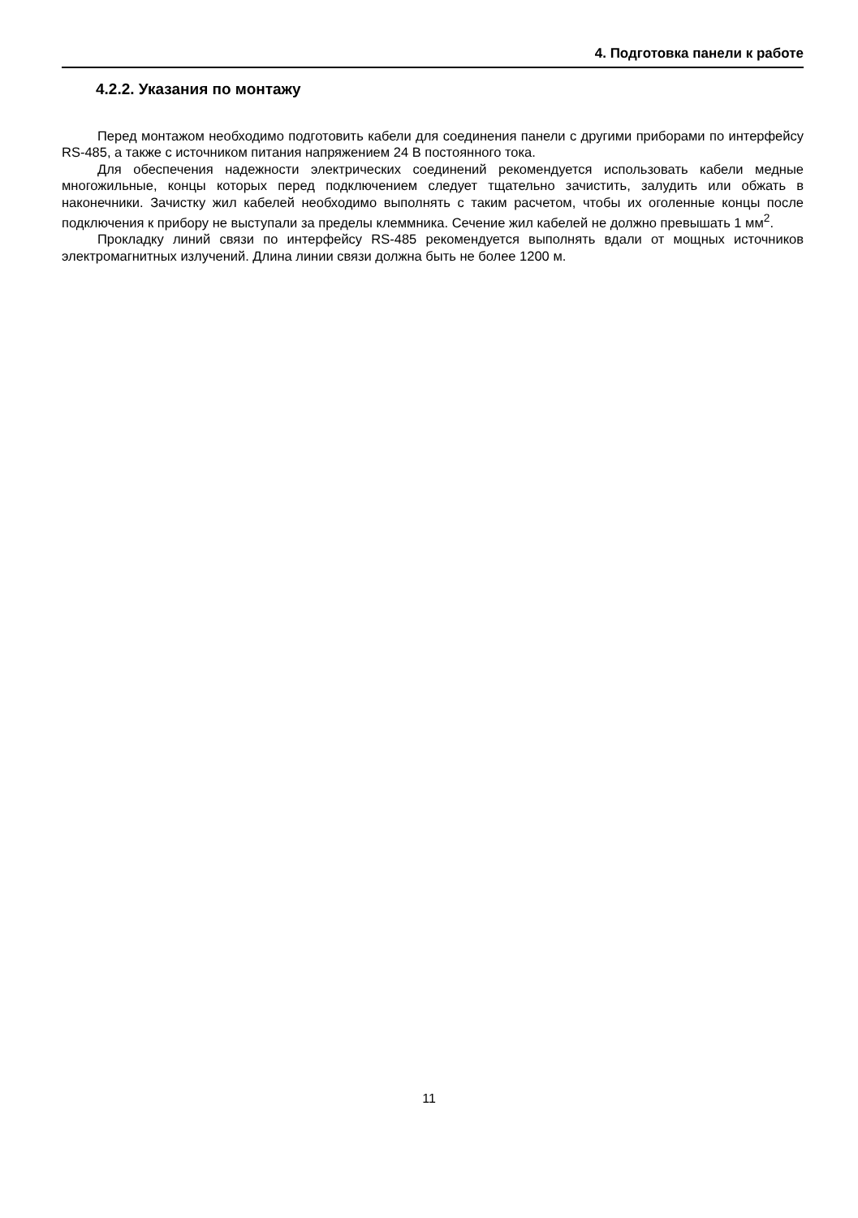4. Подготовка панели к работе
4.2.2. Указания по монтажу
Перед монтажом необходимо подготовить кабели для соединения панели с другими приборами по интерфейсу RS-485, а также с источником питания напряжением 24 В постоянного тока.
Для обеспечения надежности электрических соединений рекомендуется использовать кабели медные многожильные, концы которых перед подключением следует тщательно зачистить, залудить или обжать в наконечники. Зачистку жил кабелей необходимо выполнять с таким расчетом, чтобы их оголенные концы после подключения к прибору не выступали за пределы клеммника. Сечение жил кабелей не должно превышать 1 мм<sup>2</sup>.
Прокладку линий связи по интерфейсу RS-485 рекомендуется выполнять вдали от мощных источников электромагнитных излучений. Длина линии связи должна быть не более 1200 м.
11